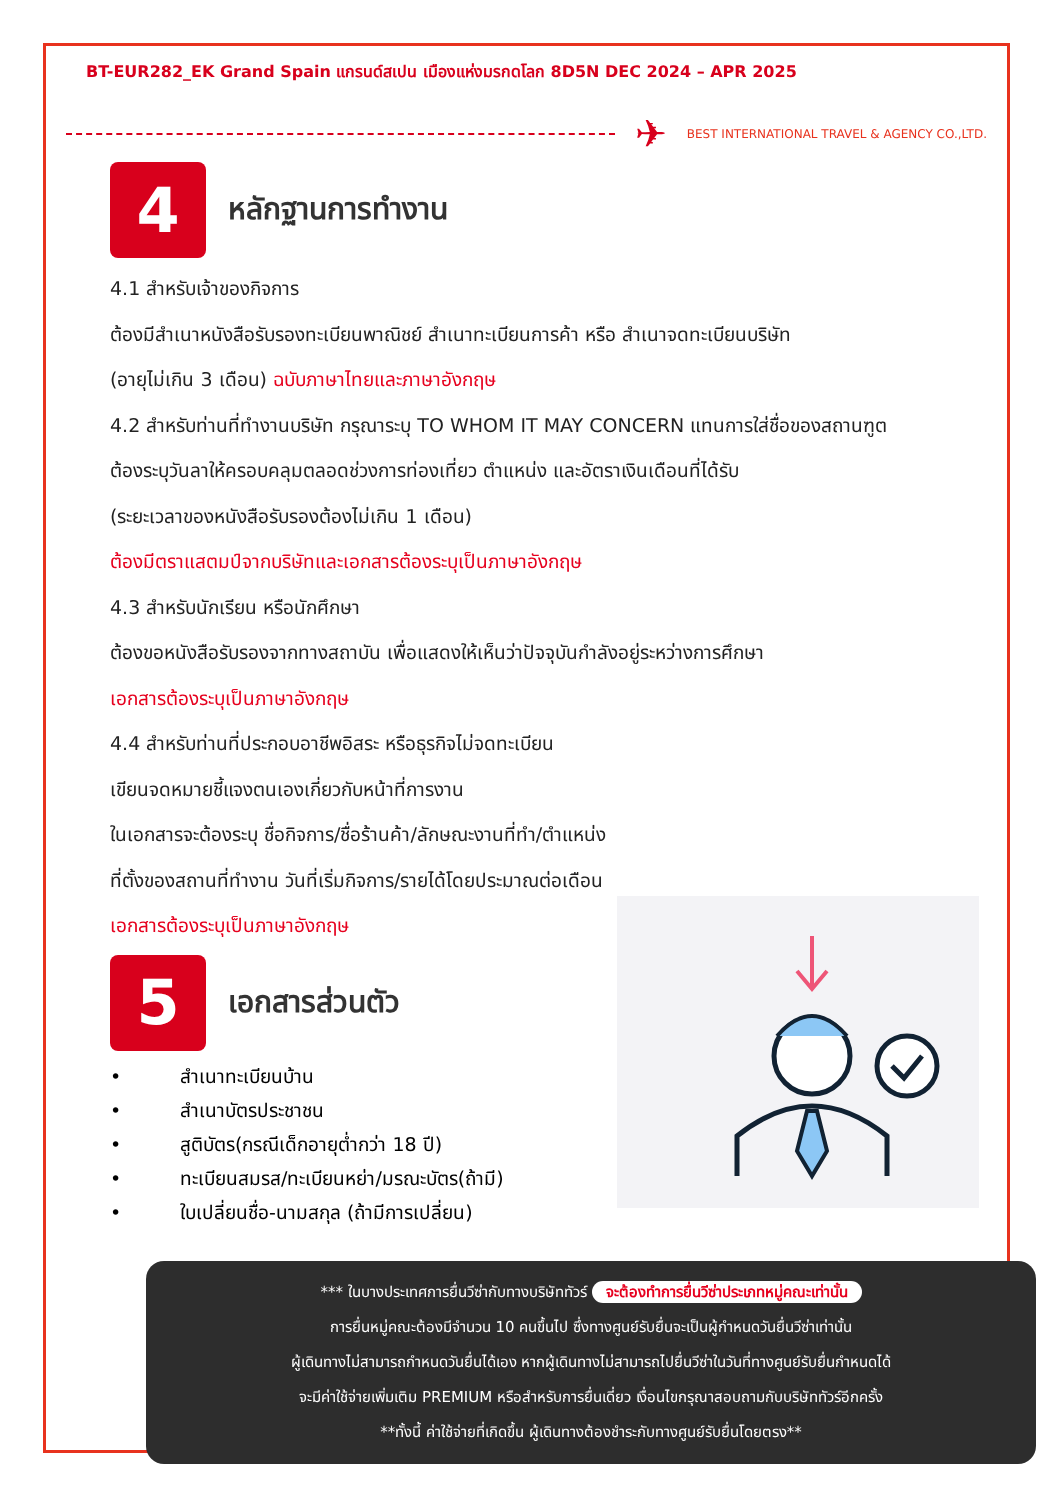BT-EUR282_EK Grand Spain แกรนด์สเปน เมืองแห่งมรกดโลก 8D5N DEC 2024 – APR 2025
✈
BEST INTERNATIONAL TRAVEL & AGENCY CO.,LTD.
4
หลักฐานการทำงาน
4.1 สำหรับเจ้าของกิจการ
ต้องมีสำเนาหนังสือรับรองทะเบียนพาณิชย์ สำเนาทะเบียนการค้า หรือ สำเนาจดทะเบียนบริษัท
(อายุไม่เกิน 3 เดือน) ฉบับภาษาไทยและภาษาอังกฤษ
4.2 สำหรับท่านที่ทำงานบริษัท กรุณาระบุ TO WHOM IT MAY CONCERN แทนการใส่ชื่อของสถานฑูต
ต้องระบุวันลาให้ครอบคลุมตลอดช่วงการท่องเที่ยว ตำแหน่ง และอัตราเงินเดือนที่ได้รับ
(ระยะเวลาของหนังสือรับรองต้องไม่เกิน 1 เดือน)
ต้องมีตราแสตมป์จากบริษัทและเอกสารต้องระบุเป็นภาษาอังกฤษ
4.3 สำหรับนักเรียน หรือนักศึกษา
ต้องขอหนังสือรับรองจากทางสถาบัน เพื่อแสดงให้เห็นว่าปัจจุบันกำลังอยู่ระหว่างการศึกษา
เอกสารต้องระบุเป็นภาษาอังกฤษ
4.4 สำหรับท่านที่ประกอบอาชีพอิสระ หรือธุรกิจไม่จดทะเบียน
เขียนจดหมายชี้แจงตนเองเกี่ยวกับหน้าที่การงาน
ในเอกสารจะต้องระบุ ชื่อกิจการ/ชื่อร้านค้า/ลักษณะงานที่ทำ/ตำแหน่ง
ที่ตั้งของสถานที่ทำงาน วันที่เริ่มกิจการ/รายได้โดยประมาณต่อเดือน
เอกสารต้องระบุเป็นภาษาอังกฤษ
5
เอกสารส่วนตัว
• สำเนาทะเบียนบ้าน
• สำเนาบัตรประชาชน
• สูติบัตร(กรณีเด็กอายุต่ำกว่า 18 ปี)
• ทะเบียนสมรส/ทะเบียนหย่า/มรณะบัตร(ถ้ามี)
• ใบเปลี่ยนชื่อ-นามสกุล (ถ้ามีการเปลี่ยน)
*** ในบางประเทศการยื่นวีซ่ากับทางบริษัททัวร์ จะต้องทำการยื่นวีซ่าประเภทหมู่คณะเท่านั้น
การยื่นหมู่คณะต้องมีจำนวน 10 คนขึ้นไป ซึ่งทางศูนย์รับยื่นจะเป็นผู้กำหนดวันยื่นวีซ่าเท่านั้น
ผู้เดินทางไม่สามารถกำหนดวันยื่นได้เอง หากผู้เดินทางไม่สามารถไปยื่นวีซ่าในวันที่ทางศูนย์รับยื่นกำหนดได้
จะมีค่าใช้จ่ายเพิ่มเติม PREMIUM หรือสำหรับการยื่นเดี่ยว เงื่อนไขกรุณาสอบถามกับบริษัททัวร์อีกครั้ง
**ทั้งนี้ ค่าใช้จ่ายที่เกิดขึ้น ผู้เดินทางต้องชำระกับทางศูนย์รับยื่นโดยตรง**